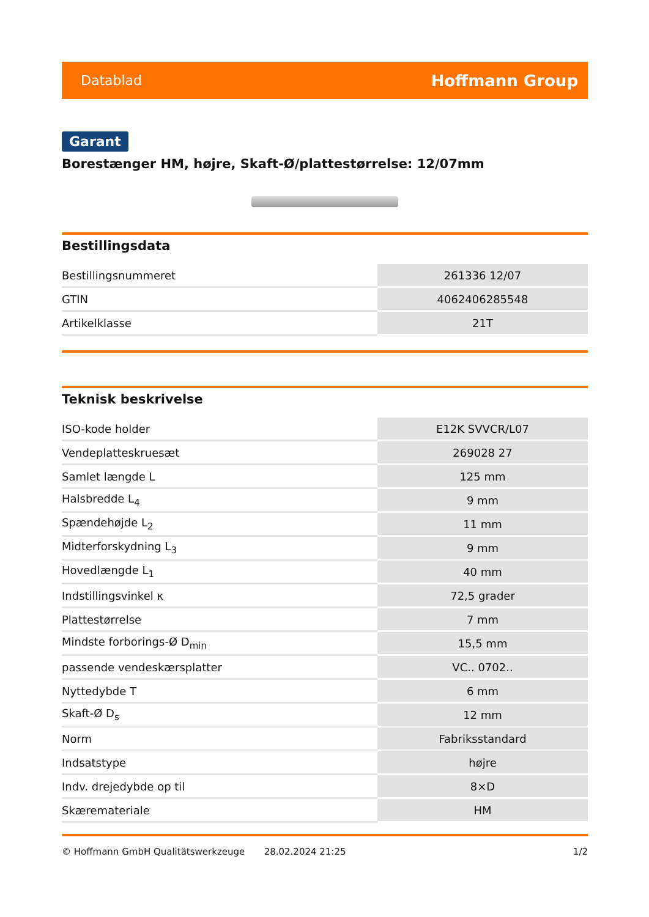Datablad Hoffmann Group
Garant
Borestænger HM, højre, Skaft-Ø/plattestørrelse: 12/07mm
Bestillingsdata
| Bestillingsnummeret | 261336 12/07 |
| GTIN | 4062406285548 |
| Artikelklasse | 21T |
Teknisk beskrivelse
| ISO-kode holder | E12K SVVCR/L07 |
| Vendeplatteskruesæt | 269028 27 |
| Samlet længde L | 125 mm |
| Halsbredde L<sub>4</sub> | 9 mm |
| Spændehøjde L<sub>2</sub> | 11 mm |
| Midterforskydning L<sub>3</sub> | 9 mm |
| Hovedlængde L<sub>1</sub> | 40 mm |
| Indstillingsvinkel κ | 72,5 grader |
| Plattestørrelse | 7 mm |
| Mindste forborings-Ø D<sub>min</sub> | 15,5 mm |
| passende vendeskærsplatter | VC.. 0702.. |
| Nyttedybde T | 6 mm |
| Skaft-Ø D<sub>s</sub> | 12 mm |
| Norm | Fabriksstandard |
| Indsatstype | højre |
| Indv. drejedybde op til | 8×D |
| Skæremateriale | HM |
© Hoffmann GmbH Qualitätswerkzeuge 28.02.2024 21:25 1/2